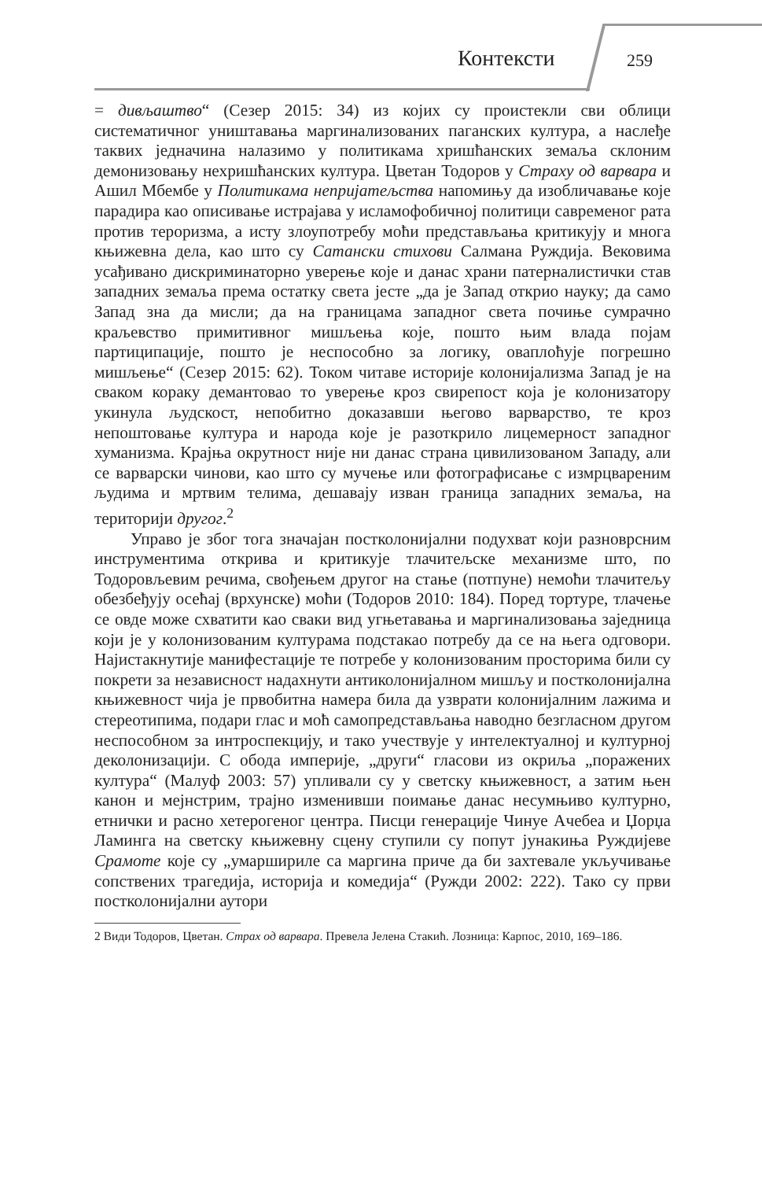Контексти 259
= дивљаштво“ (Сезер 2015: 34) из којих су проистекли сви облици систематичног уништавања маргинализованих паганских култура, а наслеђе таквих једначина налазимо у политикама хришћанских земаља склоним демонизовању нехришћанских култура. Цветан Тодоров у Страху од варвара и Ашил Мбембе у Политикама непријатељства напомињу да изобличавање које парадира као описивање истрајава у исламофобичној политици савременог рата против тероризма, а исту злоупотребу моћи представљања критикују и многа књижевна дела, као што су Сатански стихови Салмана Руждија. Вековима усађивано дискриминаторно уверење које и данас храни патерналистички став западних земаља према остатку света јесте „да је Запад открио науку; да само Запад зна да мисли; да на границама западног света почиње сумрачно краљевство примитивног мишљења које, пошто њим влада појам партиципације, пошто је неспособно за логику, оваплоћује погрешно мишљење“ (Сезер 2015: 62). Током читаве историје колонијализма Запад је на сваком кораку демантовао то уверење кроз свирепост која је колонизатору укинула људскост, непобитно доказавши његово варварство, те кроз непоштовање култура и народа које је разоткрило лицемерност западног хуманизма. Крајња окрутност није ни данас страна цивилизованом Западу, али се варварски чинови, као што су мучење или фотографисање с измрцвареним људима и мртвим телима, дешавају изван граница западних земаља, на територији другог.<sup>2</sup>
Управо је због тога значајан постколонијални подухват који разноврсним инструментима открива и критикује тлачитељске механизме што, по Тодоровљевим речима, свођењем другог на стање (потпуне) немоћи тлачитељу обезбеђују осећај (врхунске) моћи (Тодоров 2010: 184). Поред тортуре, тлачење се овде може схватити као сваки вид угњетавања и маргинализовања заједница који је у колонизованим културама подстакао потребу да се на њега одговори. Најистакнутије манифестације те потребе у колонизованим просторима били су покрети за независност надахнути антиколонијалном мишљу и постколонијална књижевност чија је првобитна намера била да узврати колонијалним лажима и стереотипима, подари глас и моћ самопредстављања наводно безгласном другом неспособном за интроспекцију, и тако учествује у интелектуалној и културној деколонизацији. С обода империје, „други“ гласови из окриља „поражених култура“ (Малуф 2003: 57) упливали су у светску књижевност, а затим њен канон и мејнстрим, трајно изменивши поимање данас несумњиво културно, етнички и расно хетерогеног центра. Писци генерације Чинуе Ачебеа и Џорџа Ламинга на светску књижевну сцену ступили су попут јунакиња Руждијеве Срамоте које су „умаршириле са маргина приче да би захтевале укључивање сопствених трагедија, историја и комедија“ (Ружди 2002: 222). Тако су први постколонијални аутори
2 Види Тодоров, Цветан. Страх од варвара. Превела Јелена Стакић. Лозница: Карпос, 2010, 169–186.